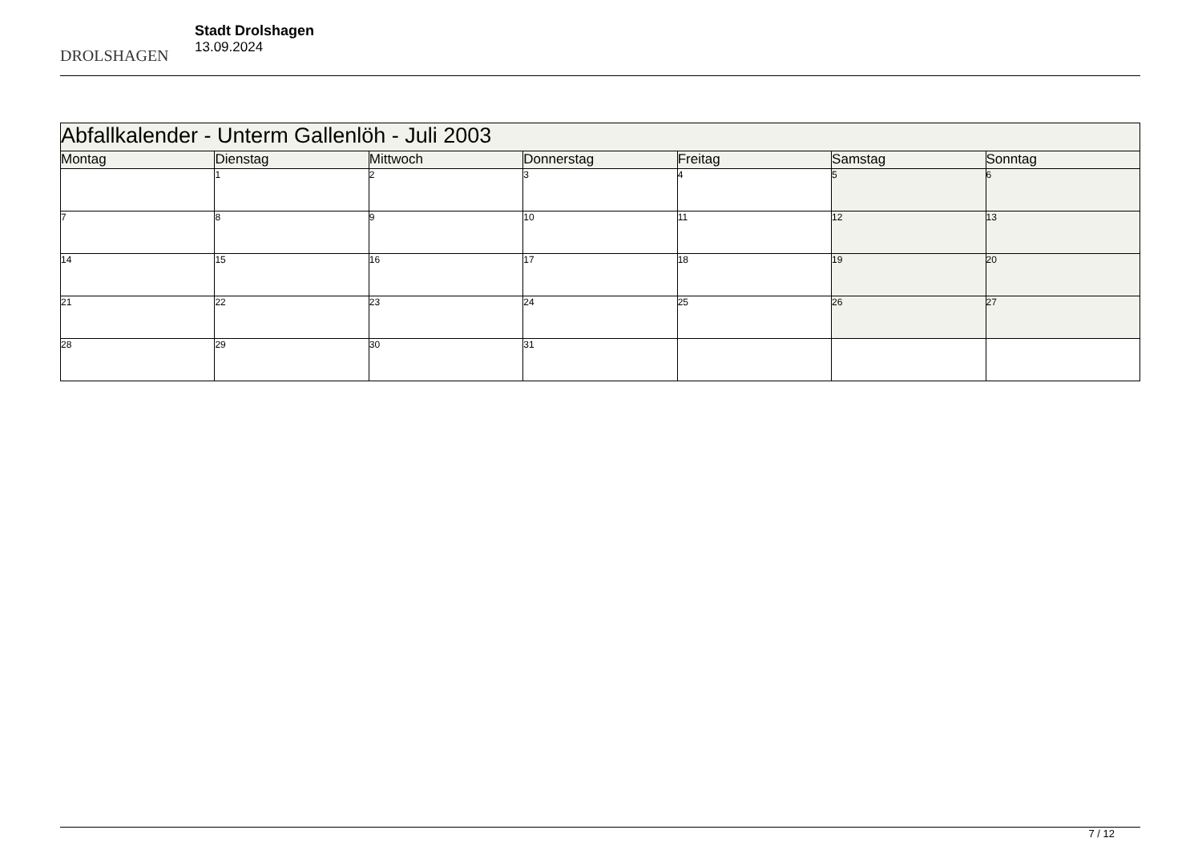DROLSHAGEN
Stadt Drolshagen
13.09.2024
| Abfallkalender - Unterm Gallenlöh - Juli 2003 | | | | | | |
| --- | --- | --- | --- | --- | --- | --- |
| Montag | Dienstag | Mittwoch | Donnerstag | Freitag | Samstag | Sonntag |
| | 1 | 2 | 3 | 4 | 5 | 6 |
| 7 | 8 | 9 | 10 | 11 | 12 | 13 |
| 14 | 15 | 16 | 17 | 18 | 19 | 20 |
| 21 | 22 | 23 | 24 | 25 | 26 | 27 |
| 28 | 29 | 30 | 31 | | | |
7 / 12